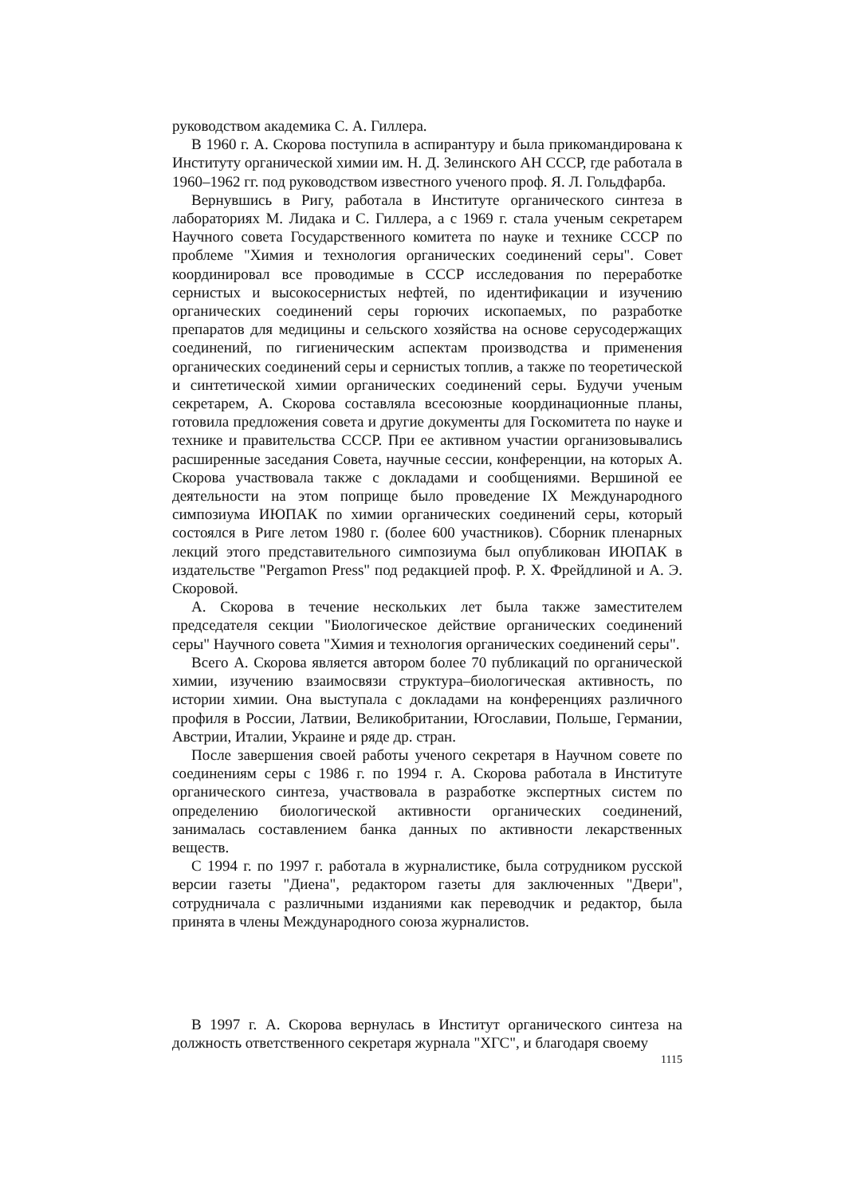руководством академика С. А. Гиллера.
В 1960 г. А. Скорова поступила в аспирантуру и была прикомандирована к Институту органической химии им. Н. Д. Зелинского АН СССР, где работала в 1960–1962 гг. под руководством известного ученого проф. Я. Л. Гольдфарба.
Вернувшись в Ригу, работала в Институте органического синтеза в лабораториях М. Лидака и С. Гиллера, а с 1969 г. стала ученым секретарем Научного совета Государственного комитета по науке и технике СССР по проблеме "Химия и технология органических соединений серы". Совет координировал все проводимые в СССР исследования по переработке сернистых и высокосернистых нефтей, по идентификации и изучению органических соединений серы горючих ископаемых, по разработке препаратов для медицины и сельского хозяйства на основе серусодержащих соединений, по гигиеническим аспектам производства и применения органических соединений серы и сернистых топлив, а также по теоретической и синтетической химии органических соединений серы. Будучи ученым секретарем, А. Скорова составляла всесоюзные координационные планы, готовила предложения совета и другие документы для Госкомитета по науке и технике и правительства СССР. При ее активном участии организовывались расширенные заседания Совета, научные сессии, конференции, на которых А. Скорова участвовала также с докладами и сообщениями. Вершиной ее деятельности на этом поприще было проведение IX Международного симпозиума ИЮПАК по химии органических соединений серы, который состоялся в Риге летом 1980 г. (более 600 участников). Сборник пленарных лекций этого представительного симпозиума был опубликован ИЮПАК в издательстве "Pergamon Press" под редакцией проф. Р. Х. Фрейдлиной и А. Э. Скоровой.
А. Скорова в течение нескольких лет была также заместителем председателя секции "Биологическое действие органических соединений серы" Научного совета "Химия и технология органических соединений серы".
Всего А. Скорова является автором более 70 публикаций по органической химии, изучению взаимосвязи структура–биологическая активность, по истории химии. Она выступала с докладами на конференциях различного профиля в России, Латвии, Великобритании, Югославии, Польше, Германии, Австрии, Италии, Украине и ряде др. стран.
После завершения своей работы ученого секретаря в Научном совете по соединениям серы с 1986 г. по 1994 г. А. Скорова работала в Институте органического синтеза, участвовала в разработке экспертных систем по определению биологической активности органических соединений, занималась составлением банка данных по активности лекарственных веществ.
С 1994 г. по 1997 г. работала в журналистике, была сотрудником русской версии газеты "Диена", редактором газеты для заключенных "Двери", сотрудничала с различными изданиями как переводчик и редактор, была принята в члены Международного союза журналистов.
В 1997 г. А. Скорова вернулась в Институт органического синтеза на должность ответственного секретаря журнала "ХГС", и благодаря своему
1115